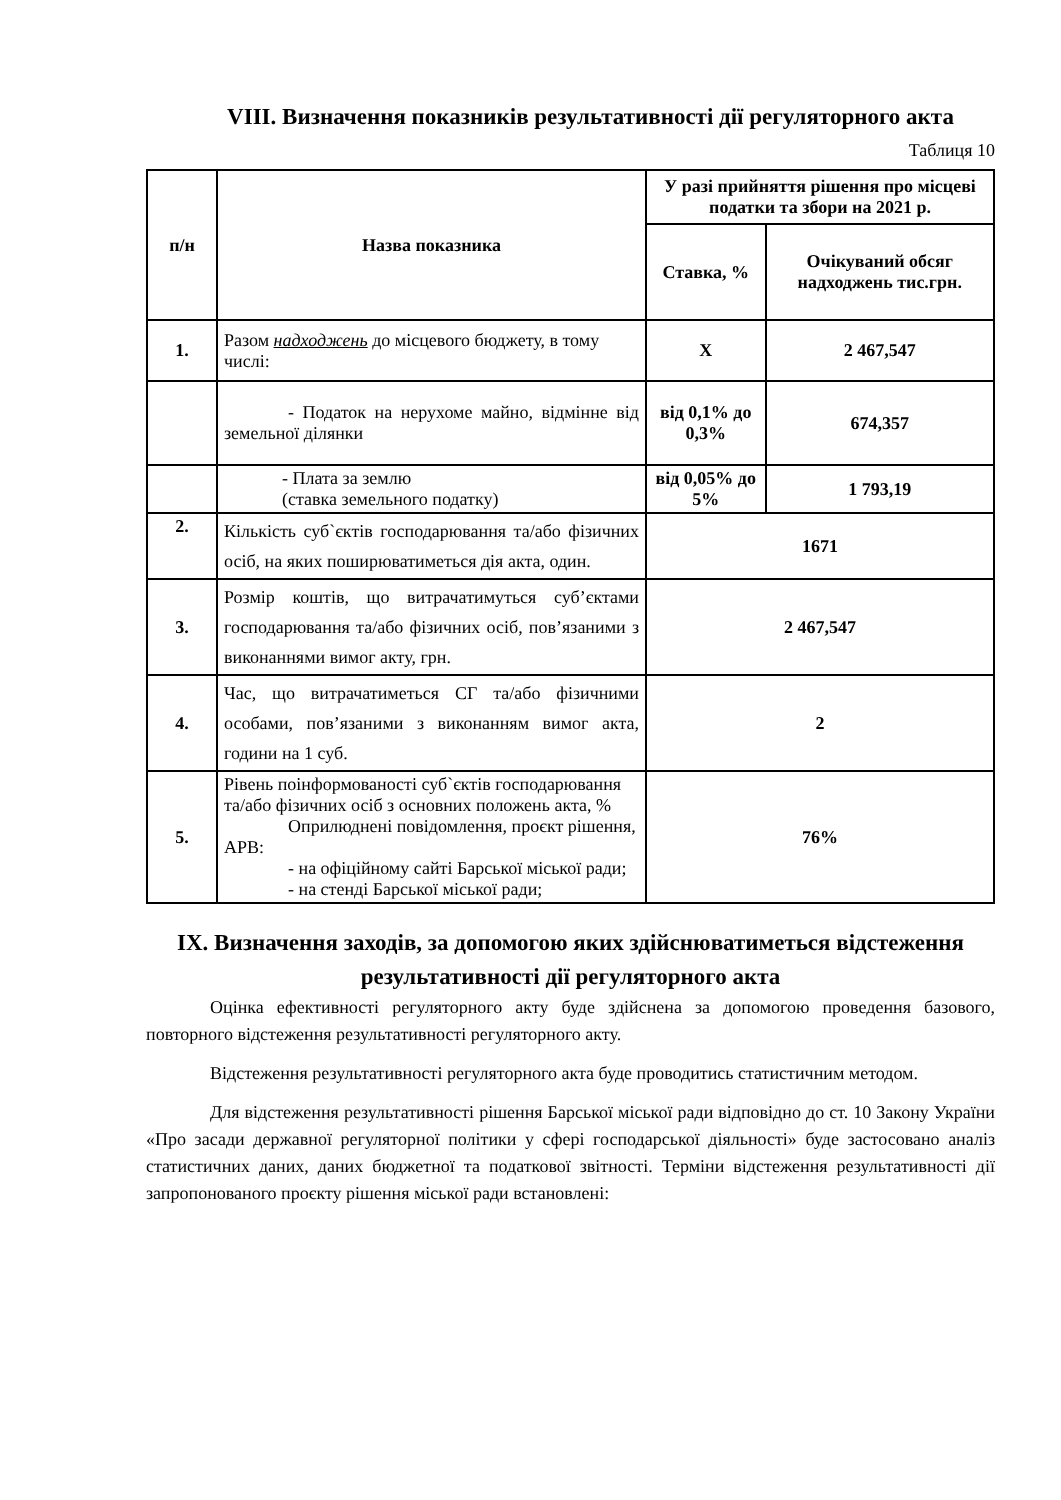VIII. Визначення показників результативності дії регуляторного акта
Таблиця 10
| п/н | Назва показника | У разі прийняття рішення про місцеві податки та збори на 2021 р. | |
| --- | --- | --- | --- |
| | | Ставка, % | Очікуваний обсяг надходжень тис.грн. |
| 1. | Разом надходжень до місцевого бюджету, в тому числі: | Х | 2 467,547 |
| | - Податок на нерухоме майно, відмінне від земельної ділянки | від 0,1% до 0,3% | 674,357 |
| | - Плата за землю (ставка земельного податку) | від 0,05% до 5% | 1 793,19 |
| 2. | Кількість суб`єктів господарювання та/або фізичних осіб, на яких поширюватиметься дія акта, один. | 1671 | |
| 3. | Розмір коштів, що витрачатимуться суб’єктами господарювання та/або фізичних осіб, пов’язаними з виконаннями вимог акту, грн. | 2 467,547 | |
| 4. | Час, що витрачатиметься СГ та/або фізичними особами, пов’язаними з виконанням вимог акта, години на 1 суб. | 2 | |
| 5. | Рівень поінформованості суб`єктів господарювання та/або фізичних осіб з основних положень акта, % Оприлюднені повідомлення, проєкт рішення, АРВ: - на офіційному сайті Барської міської ради; - на стенді Барської міської ради; | 76% | |
IX. Визначення заходів, за допомогою яких здійснюватиметься відстеження результативності дії регуляторного акта
Оцінка ефективності регуляторного акту буде здійснена за допомогою проведення базового, повторного відстеження результативності регуляторного акту.
Відстеження результативності регуляторного акта буде проводитись статистичним методом.
Для відстеження результативності рішення Барської міської ради відповідно до ст. 10 Закону України «Про засади державної регуляторної політики у сфері господарської діяльності» буде застосовано аналіз статистичних даних, даних бюджетної та податкової звітності. Терміни відстеження результативності дії запропонованого проєкту рішення міської ради встановлені: